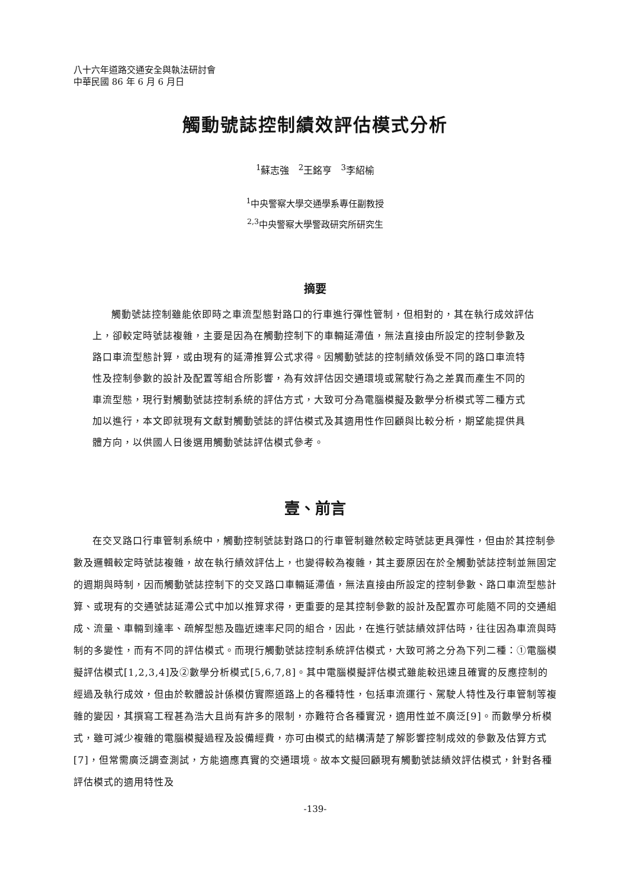八十六年道路交通安全與執法研討會
中華民國 86 年 6 月 6 月日
觸動號誌控制績效評估模式分析
<sup>1</sup> 蘇志強 <sup>2</sup>王銘亨 <sup>3</sup>李紹榆
<sup>1</sup> 中央警察大學交通學系專任副教授
<sup>2,3</sup>中央警察大學警政研究所研究生
摘要
觸動號誌控制雖能依即時之車流型態對路口的行車進行彈性管制，但相對的，其在執行成效評估上，卻較定時號誌複雜，主要是因為在觸動控制下的車輛延滯值，無法直接由所設定的控制參數及路口車流型態計算，或由現有的延滯推算公式求得。因觸動號誌的控制績效係受不同的路口車流特性及控制參數的設計及配置等組合所影響，為有效評估因交通環境或駕駛行為之差異而產生不同的車流型態，現行對觸動號誌控制系統的評估方式，大致可分為電腦模擬及數學分析模式等二種方式加以進行，本文即就現有文獻對觸動號誌的評估模式及其適用性作回顧與比較分析，期望能提供具體方向，以供國人日後選用觸動號誌評估模式參考。
壹、前言
在交叉路口行車管制系統中，觸動控制號誌對路口的行車管制雖然較定時號誌更具彈性，但由於其控制參數及邏輯較定時號誌複雜，故在執行績效評估上，也變得較為複雜，其主要原因在於全觸動號誌控制並無固定的週期與時制，因而觸動號誌控制下的交叉路口車輛延滯值，無法直接由所設定的控制參數、路口車流型態計算、或現有的交通號誌延滯公式中加以推算求得，更重要的是其控制參數的設計及配置亦可能隨不同的交通組成、流量、車輛到達率、疏解型態及臨近速率尺同的組合，因此，在進行號誌績效評估時，往往因為車流與時制的多變性，而有不同的評估模式。而現行觸動號誌控制系統評估模式，大致可將之分為下列二種：①電腦模擬評估模式[1,2,3,4]及②數學分析模式[5,6,7,8]。其中電腦模擬評估模式雖能較迅速且確實的反應控制的經過及執行成效，但由於軟體設計係模仿實際道路上的各種特性，包括車流運行、駕駛人特性及行車管制等複雜的變因，其撰寫工程甚為浩大且尚有許多的限制，亦難符合各種實況，適用性並不廣泛[9]。而數學分析模式，雖可減少複雜的電腦模擬過程及設備經費，亦可由模式的結構清楚了解影響控制成效的參數及估算方式[7]，但常需廣泛調查測試，方能適應真實的交通環境。故本文擬回顧現有觸動號誌績效評估模式，針對各種評估模式的適用特性及
-139-